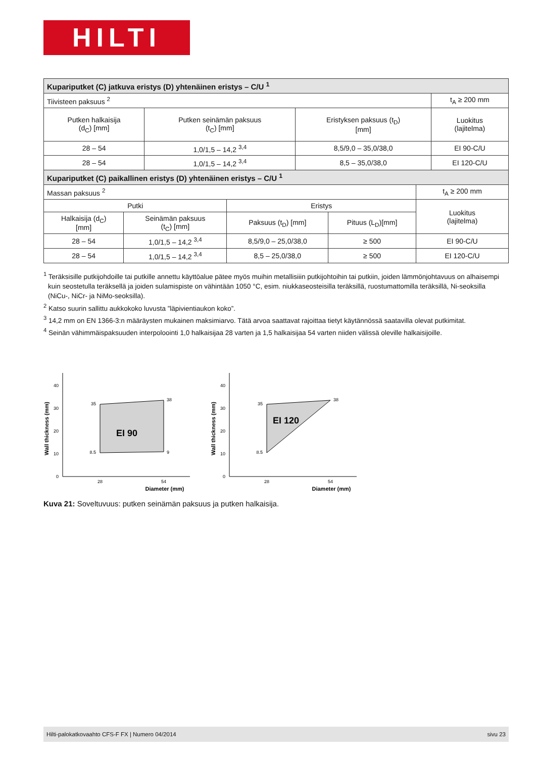HILTI
| Kupariputket (C) jatkuva eristys (D) yhtenäinen eristys – C/U <sup>1</sup> | | | |
| --- | --- | --- | --- |
| Tiivisteen paksuus <sup>2</sup> | | | t<sub>A</sub> ≥ 200 mm |
| Putken halkaisija (d<sub>C</sub>) [mm] | Putken seinämän paksuus (t<sub>C</sub>) [mm] | Eristyksen paksuus (t<sub>D</sub>) [mm] | Luokitus (lajitelma) |
| 28 – 54 | 1,0/1,5 – 14,2 <sup>3,4</sup> | 8,5/9,0 – 35,0/38,0 | EI 90-C/U |
| 28 – 54 | 1,0/1,5 – 14,2 <sup>3,4</sup> | 8,5 – 35,0/38,0 | EI 120-C/U |
| Kupariputket (C) paikallinen eristys (D) yhtenäinen eristys – C/U <sup>1</sup> | | | | |
| --- | --- | --- | --- | --- |
| Massan paksuus <sup>2</sup> | | | | t<sub>A</sub> ≥ 200 mm |
| Putki | | Eristys | | Luokitus (lajitelma) |
| Halkaisija (d<sub>C</sub>) [mm] | Seinämän paksuus (t<sub>C</sub>) [mm] | Paksuus (t<sub>D</sub>) [mm] | Pituus (L<sub>D</sub>)[mm] | |
| 28 – 54 | 1,0/1,5 – 14,2 <sup>3,4</sup> | 8,5/9,0 – 25,0/38,0 | ≥ 500 | EI 90-C/U |
| 28 – 54 | 1,0/1,5 – 14,2 <sup>3,4</sup> | 8,5 – 25,0/38,0 | ≥ 500 | EI 120-C/U |
<sup>1</sup> Teräksisille putkijohdoille tai putkille annettu käyttöalue pätee myös muihin metallisiiin putkijohtoihin tai putkiin, joiden lämmönjohtavuus on alhaisempi kuin seostetulla teräksellä ja joiden sulamispiste on vähintään 1050 °C, esim. niukkaseosteisilla teräksillä, ruostumattomilla teräksillä, Ni-seoksilla (NiCu-, NiCr- ja NiMo-seoksilla).
<sup>2</sup> Katso suurin sallittu aukkokoko luvusta ”läpivientiaukon koko”.
<sup>3</sup> 14,2 mm on EN 1366-3:n määräysten mukainen maksimiarvo. Tätä arvoa saattavat rajoittaa tietyt käytännössä saatavilla olevat putkimitat.
<sup>4</sup> Seinän vähimmäispaksuuden interpoloointi 1,0 halkaisijaa 28 varten ja 1,5 halkaisijaa 54 varten niiden välissä oleville halkaisijoille.
Wall thickness (mm)
0
10
20
30
40
35
38
8.5
9
EI 90
28
54
Diameter (mm)
Wall thickness (mm)
0
10
20
30
40
35
38
8.5
EI 120
28
54
Diameter (mm)
Kuva 21: Soveltuvuus: putken seinämän paksuus ja putken halkaisija.
Hilti-palokatkovaahto CFS-F FX | Numero 04/2014 sivu 23